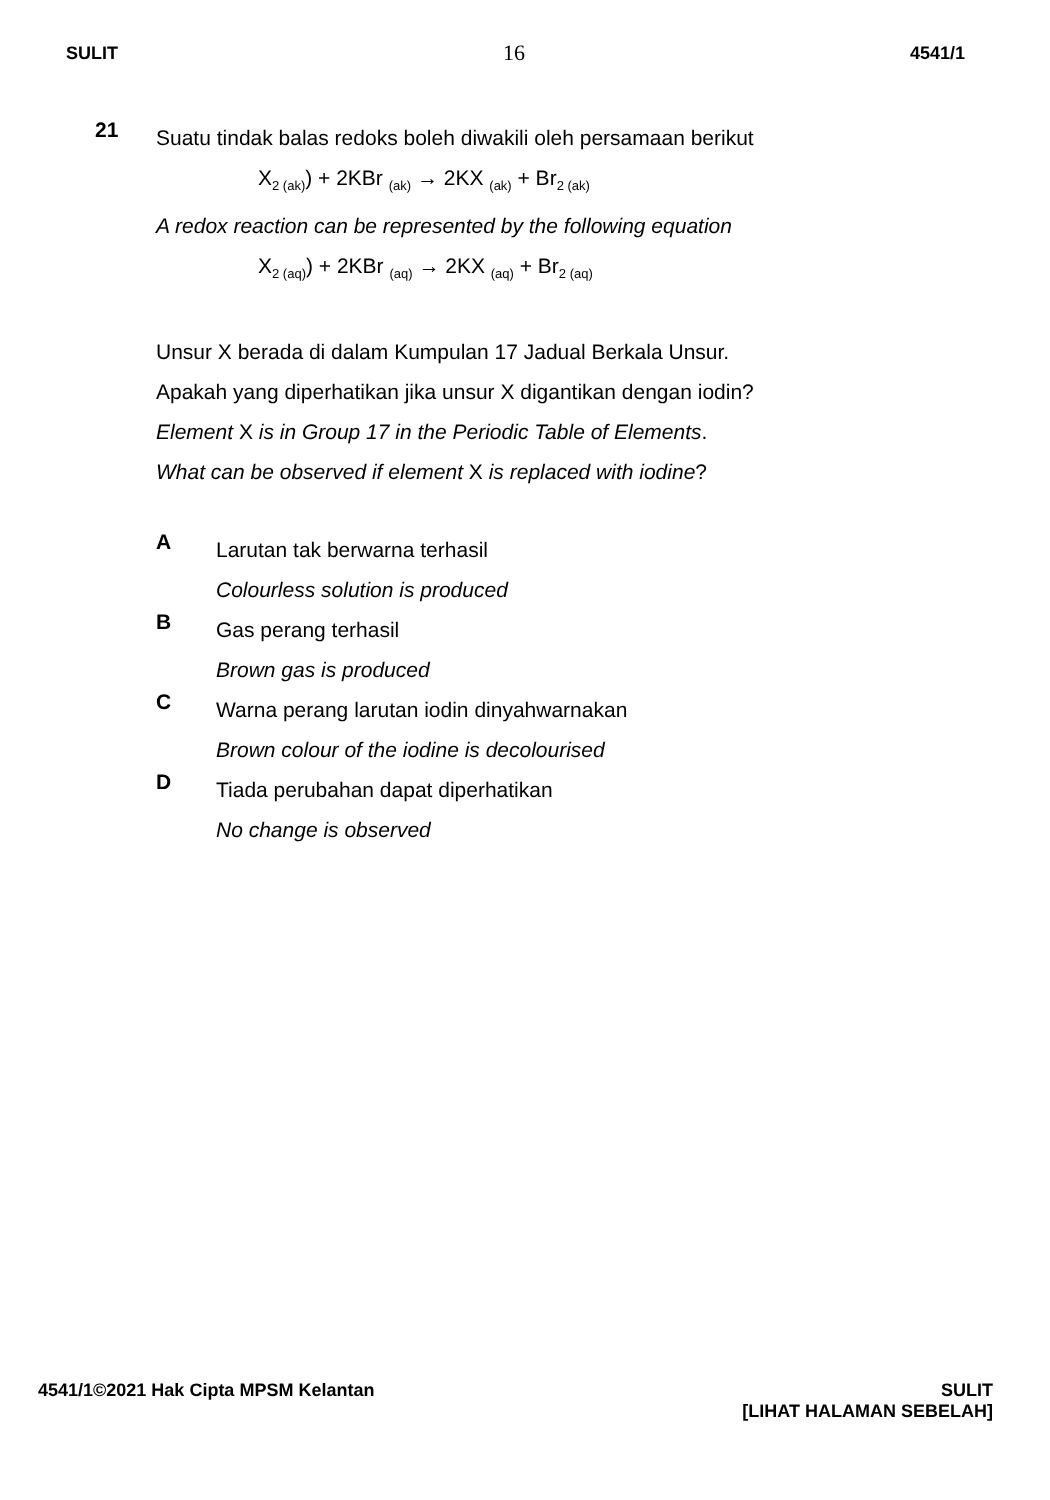SULIT 16 4541/1
21
Suatu tindak balas redoks boleh diwakili oleh persamaan berikut
X<sub>2 (ak)</sub>) + 2KBr <sub>(ak)</sub> → 2KX <sub>(ak)</sub> + Br<sub>2 (ak)</sub>
A redox reaction can be represented by the following equation
X<sub>2 (aq)</sub>) + 2KBr <sub>(aq)</sub> → 2KX <sub>(aq)</sub> + Br<sub>2 (aq)</sub>
Unsur X berada di dalam Kumpulan 17 Jadual Berkala Unsur.
Apakah yang diperhatikan jika unsur X digantikan dengan iodin?
Element X is in Group 17 in the Periodic Table of Elements.
What can be observed if element X is replaced with iodine?
A
Larutan tak berwarna terhasil
Colourless solution is produced
B
Gas perang terhasil
Brown gas is produced
C
Warna perang larutan iodin dinyahwarnakan
Brown colour of the iodine is decolourised
D
Tiada perubahan dapat diperhatikan
No change is observed
4541/1©2021 Hak Cipta MPSM Kelantan SULIT
[LIHAT HALAMAN SEBELAH]